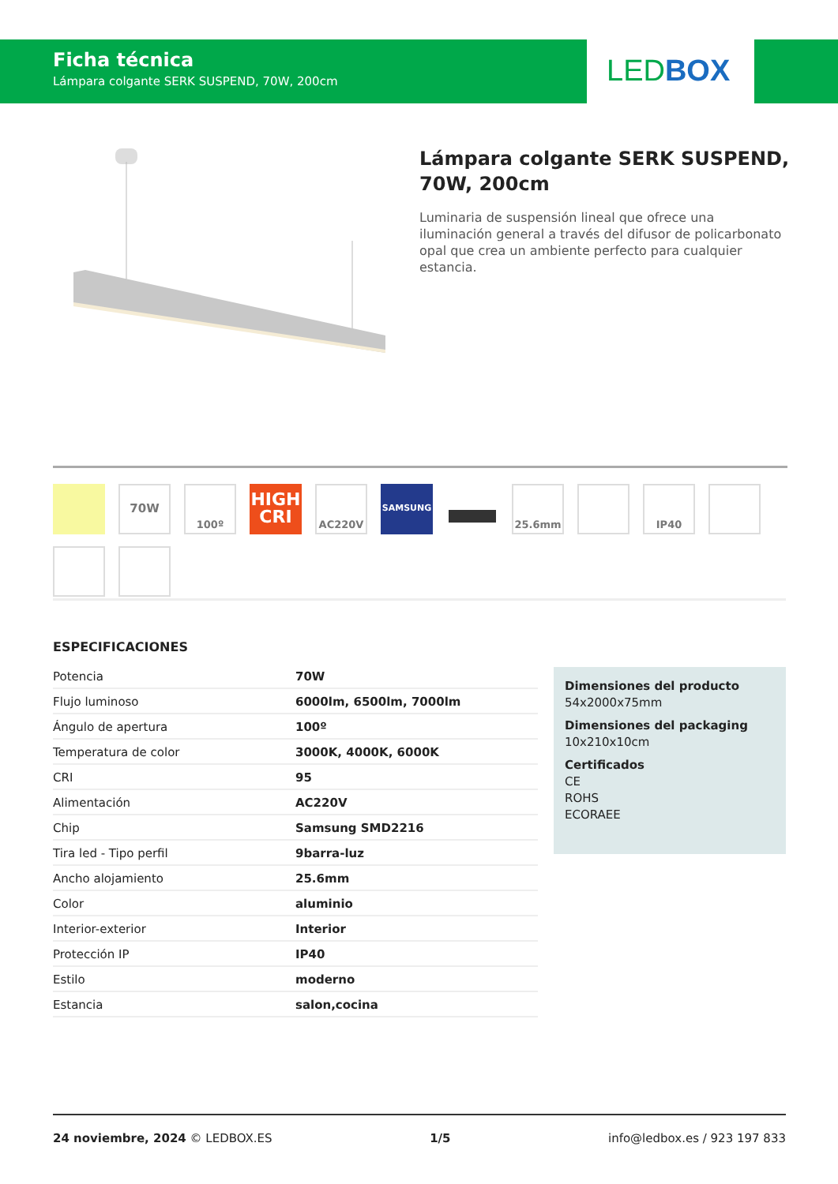Ficha técnica
Lámpara colgante SERK SUSPEND, 70W, 200cm
LEDBOX
Lámpara colgante SERK SUSPEND, 70W, 200cm
Luminaria de suspensión lineal que ofrece una iluminación general a través del difusor de policarbonato opal que crea un ambiente perfecto para cualquier estancia.
70W
100º
HIGH
CRI
AC220V
SAMSUNG
25.6mm
IP40
ESPECIFICACIONES
| Potencia | 70W |
| Flujo luminoso | 6000lm, 6500lm, 7000lm |
| Ángulo de apertura | 100º |
| Temperatura de color | 3000K, 4000K, 6000K |
| CRI | 95 |
| Alimentación | AC220V |
| Chip | Samsung SMD2216 |
| Tira led - Tipo perfil | 9barra-luz |
| Ancho alojamiento | 25.6mm |
| Color | aluminio |
| Interior-exterior | Interior |
| Protección IP | IP40 |
| Estilo | moderno |
| Estancia | salon,cocina |
Dimensiones del producto
54x2000x75mm
Dimensiones del packaging
10x210x10cm
Certificados
CE
ROHS
ECORAEE
24 noviembre, 2024 © LEDBOX.ES 1/5 info@ledbox.es / 923 197 833